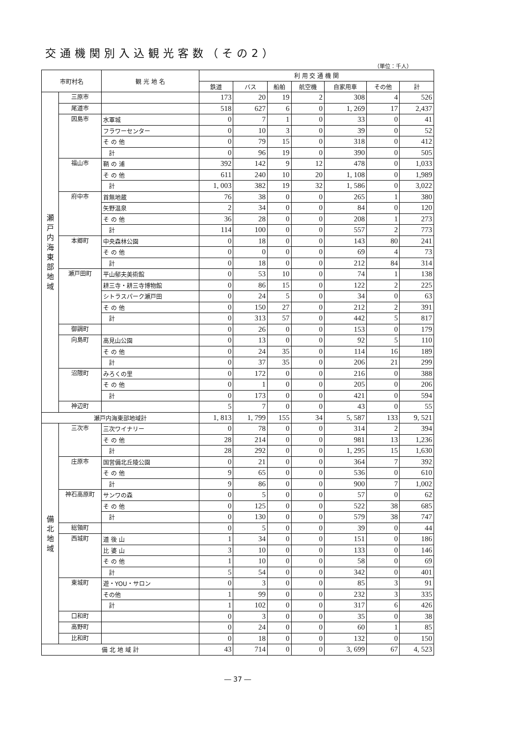交通機関別入込観光客数（その2）
（単位：千人）
| 市町村名 | | 観 光 地 名 | 利 用 交 通 機 関 | | | | | | |
| --- | --- | --- | --- | --- | --- | --- | --- | --- | --- |
| | | | 鉄道 | バス | 船舶 | 航空機 | 自家用車 | その他 | 計 |
| 瀬 戸 内 海 東 部 地 域 | 三原市 | | 173 | 20 | 19 | 2 | 308 | 4 | 526 |
| | 尾道市 | | 518 | 627 | 6 | 0 | 1, 269 | 17 | 2,437 |
| | 因島市 | 水軍城 | 0 | 7 | 1 | 0 | 33 | 0 | 41 |
| | | フラワーセンター | 0 | 10 | 3 | 0 | 39 | 0 | 52 |
| | | そ の 他 | 0 | 79 | 15 | 0 | 318 | 0 | 412 |
| | | 計 | 0 | 96 | 19 | 0 | 390 | 0 | 505 |
| | 福山市 | 鞆 の 浦 | 392 | 142 | 9 | 12 | 478 | 0 | 1,033 |
| | | そ の 他 | 611 | 240 | 10 | 20 | 1, 108 | 0 | 1,989 |
| | | 計 | 1, 003 | 382 | 19 | 32 | 1, 586 | 0 | 3,022 |
| | 府中市 | 首無地蔵 | 76 | 38 | 0 | 0 | 265 | 1 | 380 |
| | | 矢野温泉 | 2 | 34 | 0 | 0 | 84 | 0 | 120 |
| | | そ の 他 | 36 | 28 | 0 | 0 | 208 | 1 | 273 |
| | | 計 | 114 | 100 | 0 | 0 | 557 | 2 | 773 |
| | 本郷町 | 中央森林公園 | 0 | 18 | 0 | 0 | 143 | 80 | 241 |
| | | そ の 他 | 0 | 0 | 0 | 0 | 69 | 4 | 73 |
| | | 計 | 0 | 18 | 0 | 0 | 212 | 84 | 314 |
| | 瀬戸田町 | 平山郁夫美術館 | 0 | 53 | 10 | 0 | 74 | 1 | 138 |
| | | 耕三寺・耕三寺博物館 | 0 | 86 | 15 | 0 | 122 | 2 | 225 |
| | | シトラスパーク瀬戸田 | 0 | 24 | 5 | 0 | 34 | 0 | 63 |
| | | そ の 他 | 0 | 150 | 27 | 0 | 212 | 2 | 391 |
| | | 計 | 0 | 313 | 57 | 0 | 442 | 5 | 817 |
| | 御調町 | | 0 | 26 | 0 | 0 | 153 | 0 | 179 |
| | 向島町 | 高見山公園 | 0 | 13 | 0 | 0 | 92 | 5 | 110 |
| | | そ の 他 | 0 | 24 | 35 | 0 | 114 | 16 | 189 |
| | | 計 | 0 | 37 | 35 | 0 | 206 | 21 | 299 |
| | 沼隈町 | みろくの里 | 0 | 172 | 0 | 0 | 216 | 0 | 388 |
| | | そ の 他 | 0 | 1 | 0 | 0 | 205 | 0 | 206 |
| | | 計 | 0 | 173 | 0 | 0 | 421 | 0 | 594 |
| | 神辺町 | | 5 | 7 | 0 | 0 | 43 | 0 | 55 |
| 瀬戸内海東部地域計 | | | 1, 813 | 1, 799 | 155 | 34 | 5, 587 | 133 | 9, 521 |
| 備 北 地 域 | 三次市 | 三次ワイナリー | 0 | 78 | 0 | 0 | 314 | 2 | 394 |
| | | そ の 他 | 28 | 214 | 0 | 0 | 981 | 13 | 1,236 |
| | | 計 | 28 | 292 | 0 | 0 | 1, 295 | 15 | 1,630 |
| | 庄原市 | 国営備北丘陵公園 | 0 | 21 | 0 | 0 | 364 | 7 | 392 |
| | | そ の 他 | 9 | 65 | 0 | 0 | 536 | 0 | 610 |
| | | 計 | 9 | 86 | 0 | 0 | 900 | 7 | 1,002 |
| | 神石高原町 | サンワの森 | 0 | 5 | 0 | 0 | 57 | 0 | 62 |
| | | そ の 他 | 0 | 125 | 0 | 0 | 522 | 38 | 685 |
| | | 計 | 0 | 130 | 0 | 0 | 579 | 38 | 747 |
| | 総領町 | | 0 | 5 | 0 | 0 | 39 | 0 | 44 |
| | 西城町 | 道 後 山 | 1 | 34 | 0 | 0 | 151 | 0 | 186 |
| | | 比 婆 山 | 3 | 10 | 0 | 0 | 133 | 0 | 146 |
| | | そ の 他 | 1 | 10 | 0 | 0 | 58 | 0 | 69 |
| | | 計 | 5 | 54 | 0 | 0 | 342 | 0 | 401 |
| | 東城町 | 遊・YOU・サロン | 0 | 3 | 0 | 0 | 85 | 3 | 91 |
| | | その他 | 1 | 99 | 0 | 0 | 232 | 3 | 335 |
| | | 計 | 1 | 102 | 0 | 0 | 317 | 6 | 426 |
| | 口和町 | | 0 | 3 | 0 | 0 | 35 | 0 | 38 |
| | 高野町 | | 0 | 24 | 0 | 0 | 60 | 1 | 85 |
| | 比和町 | | 0 | 18 | 0 | 0 | 132 | 0 | 150 |
| 備 北 地 域 計 | | | 43 | 714 | 0 | 0 | 3, 699 | 67 | 4, 523 |
― 37 ―